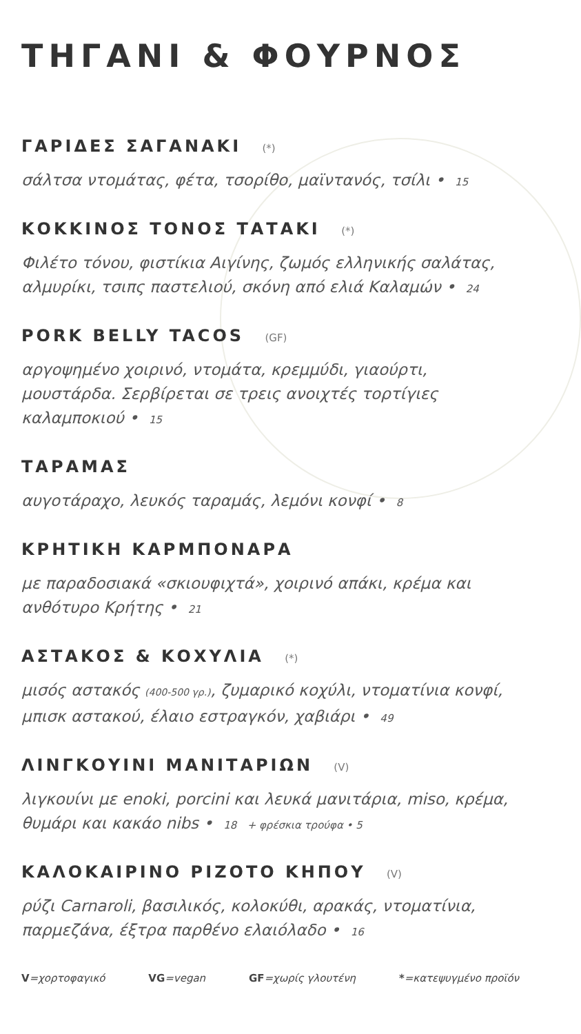ΤΗΓΑΝΙ & ΦΟΥΡΝΟΣ
ΓΑΡΙΔΕΣ ΣΑΓΑΝΑΚΙ (*)
σάλτσα ντομάτας, φέτα, τσορίθο, μαϊντανός, τσίλι • 15
ΚΟΚΚΙΝΟΣ ΤΟΝΟΣ ΤΑΤΑΚΙ (*)
Φιλέτο τόνου, φιστίκια Αιγίνης, ζωμός ελληνικής σαλάτας, αλμυρίκι, τσιπς παστελιού, σκόνη από ελιά Καλαμών • 24
PORK BELLY TACOS (GF)
αργοψημένο χοιρινό, ντομάτα, κρεμμύδι, γιαούρτι, μουστάρδα. Σερβίρεται σε τρεις ανοιχτές τορτίγιες καλαμποκιού • 15
ΤΑΡΑΜΑΣ
αυγοτάραχο, λευκός ταραμάς, λεμόνι κονφί • 8
ΚΡΗΤΙΚΗ ΚΑΡΜΠΟΝΑΡΑ
με παραδοσιακά «σκιουφιχτά», χοιρινό απάκι, κρέμα και ανθότυρο Κρήτης • 21
ΑΣΤΑΚΟΣ & ΚΟΧΥΛΙΑ (*)
μισός αστακός (400-500 γρ.), ζυμαρικό κοχύλι, ντοματίνια κονφί, μπισκ αστακού, έλαιο εστραγκόν, χαβιάρι • 49
ΛΙΝΓΚΟΥΙΝΙ ΜΑΝΙΤΑΡΙΩΝ (V)
λιγκουίνι με enoki, porcini και λευκά μανιτάρια, miso, κρέμα, θυμάρι και κακάο nibs • 18 + φρέσκια τρούφα • 5
ΚΑΛΟΚΑΙΡΙΝΟ ΡΙΖΟΤΟ ΚΗΠΟΥ (V)
ρύζι Carnaroli, βασιλικός, κολοκύθι, αρακάς, ντοματίνια, παρμεζάνα, έξτρα παρθένο ελαιόλαδο • 16
V=χορτοφαγικό VG=vegan GF=χωρίς γλουτένη *=κατεψυγμένο προϊόν